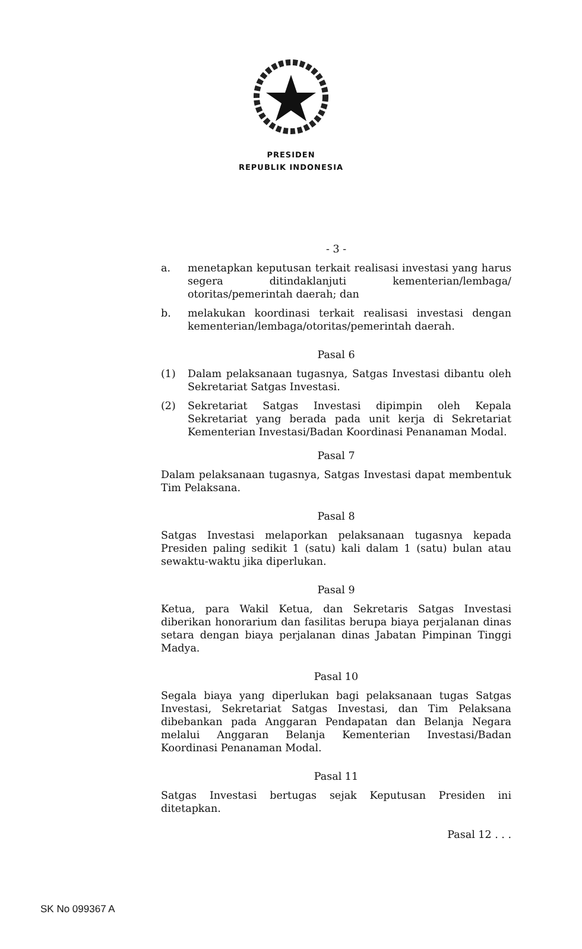PRESIDEN
REPUBLIK INDONESIA
- 3 -
a. menetapkan keputusan terkait realisasi investasi yang harus segera ditindaklanjuti kementerian/lembaga/ otoritas/pemerintah daerah; dan
b. melakukan koordinasi terkait realisasi investasi dengan kementerian/lembaga/otoritas/pemerintah daerah.
Pasal 6
(1) Dalam pelaksanaan tugasnya, Satgas Investasi dibantu oleh Sekretariat Satgas Investasi.
(2) Sekretariat Satgas Investasi dipimpin oleh Kepala Sekretariat yang berada pada unit kerja di Sekretariat Kementerian Investasi/Badan Koordinasi Penanaman Modal.
Pasal 7
Dalam pelaksanaan tugasnya, Satgas Investasi dapat membentuk Tim Pelaksana.
Pasal 8
Satgas Investasi melaporkan pelaksanaan tugasnya kepada Presiden paling sedikit 1 (satu) kali dalam 1 (satu) bulan atau sewaktu-waktu jika diperlukan.
Pasal 9
Ketua, para Wakil Ketua, dan Sekretaris Satgas Investasi diberikan honorarium dan fasilitas berupa biaya perjalanan dinas setara dengan biaya perjalanan dinas Jabatan Pimpinan Tinggi Madya.
Pasal 10
Segala biaya yang diperlukan bagi pelaksanaan tugas Satgas Investasi, Sekretariat Satgas Investasi, dan Tim Pelaksana dibebankan pada Anggaran Pendapatan dan Belanja Negara melalui Anggaran Belanja Kementerian Investasi/Badan Koordinasi Penanaman Modal.
Pasal 11
Satgas Investasi bertugas sejak Keputusan Presiden ini ditetapkan.
Pasal 12 . . .
SK No 099367 A